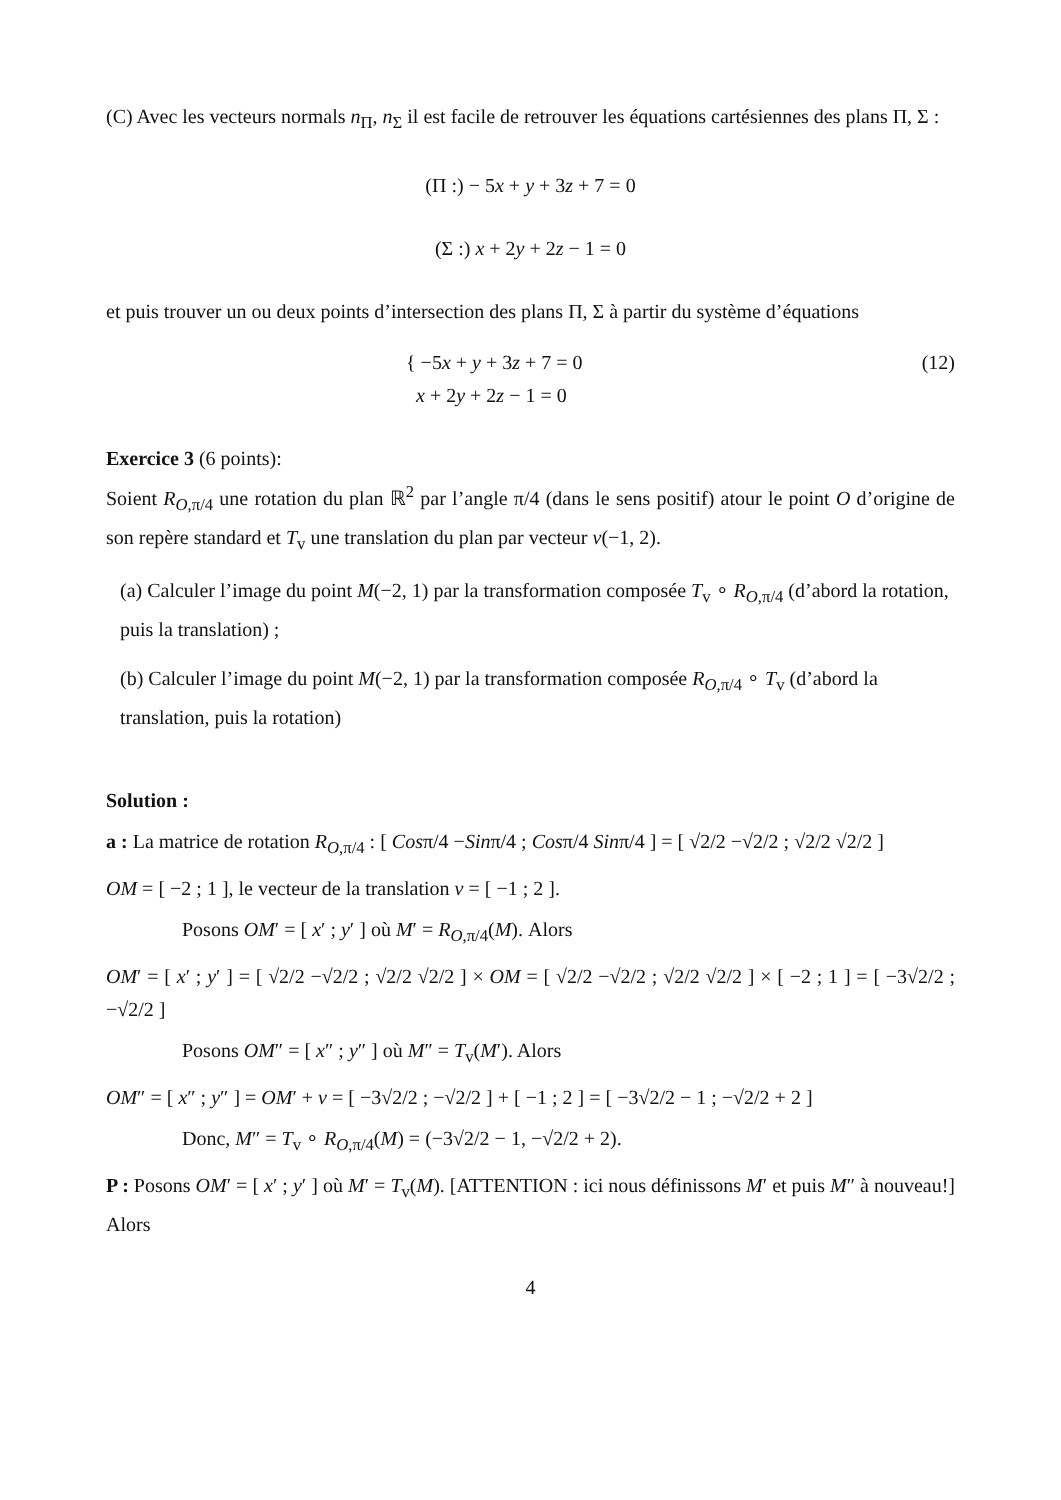(C) Avec les vecteurs normals n<sub>Π</sub>, n<sub>Σ</sub> il est facile de retrouver les équations cartésiennes des plans Π, Σ :
(Π :) − 5x + y + 3z + 7 = 0
(Σ :) x + 2y + 2z − 1 = 0
et puis trouver un ou deux points d’intersection des plans Π, Σ à partir du système d’équations
{ −5x + y + 3z + 7 = 0
x + 2y + 2z − 1 = 0
(12)
Exercice 3 (6 points):
Soient R<sub>O,π/4</sub> une rotation du plan ℝ<sup>2</sup> par l’angle π/4 (dans le sens positif) atour le point O d’origine de son repère standard et T<sub>v</sub> une translation du plan par vecteur v(−1, 2).
(a) Calculer l’image du point M(−2, 1) par la transformation composée T<sub>v</sub> ∘ R<sub>O,π/4</sub> (d’abord la rotation, puis la translation) ;
(b) Calculer l’image du point M(−2, 1) par la transformation composée R<sub>O,π/4</sub> ∘ T<sub>v</sub> (d’abord la translation, puis la rotation)
Solution :
a : La matrice de rotation R<sub>O,π/4</sub> : [ Cosπ/4 −Sinπ/4 ; Cosπ/4 Sinπ/4 ] = [ √2/2 −√2/2 ; √2/2 √2/2 ]
OM = [ −2 ; 1 ], le vecteur de la translation v = [ −1 ; 2 ].
Posons OM′ = [ x′ ; y′ ] où M′ = R<sub>O,π/4</sub>(M). Alors
OM′ = [ x′ ; y′ ] = [ √2/2 −√2/2 ; √2/2 √2/2 ] × OM = [ √2/2 −√2/2 ; √2/2 √2/2 ] × [ −2 ; 1 ] = [ −3√2/2 ; −√2/2 ]
Posons OM″ = [ x″ ; y″ ] où M″ = T<sub>v</sub>(M′). Alors
OM″ = [ x″ ; y″ ] = OM′ + v = [ −3√2/2 ; −√2/2 ] + [ −1 ; 2 ] = [ −3√2/2 − 1 ; −√2/2 + 2 ]
Donc, M″ = T<sub>v</sub> ∘ R<sub>O,π/4</sub>(M) = (−3√2/2 − 1, −√2/2 + 2).
P : Posons OM′ = [ x′ ; y′ ] où M′ = T<sub>v</sub>(M). [ATTENTION : ici nous définissons M′ et puis M″ à nouveau!] Alors
4